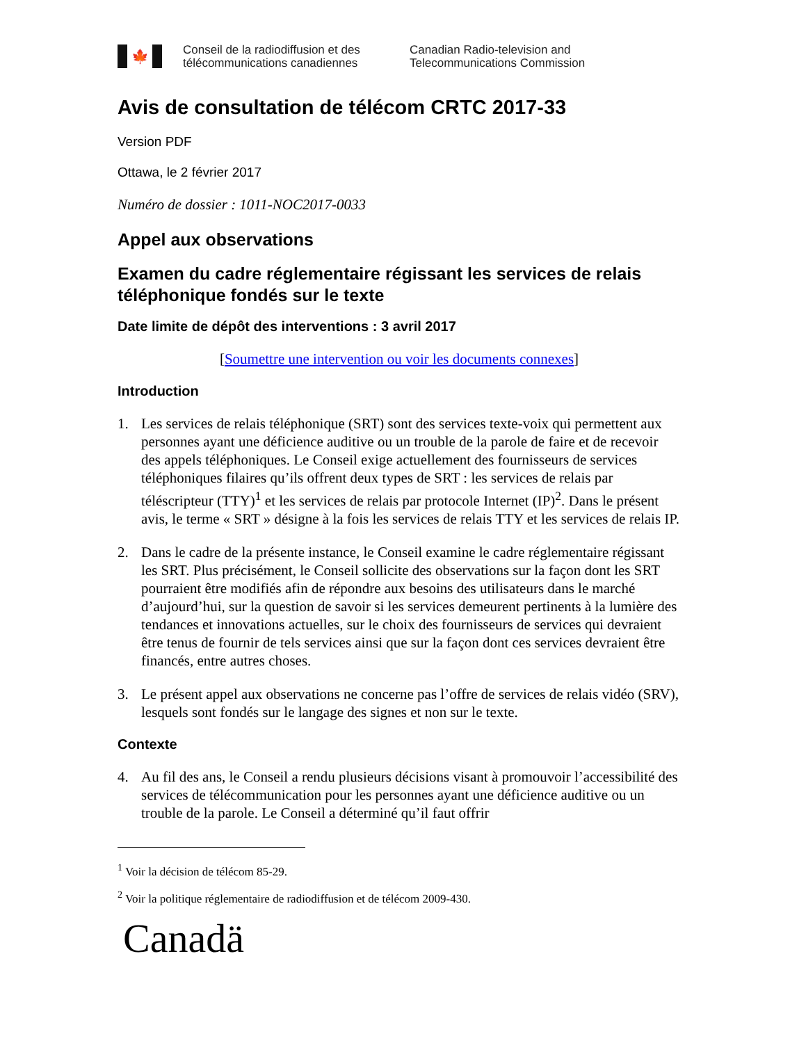🍁
Conseil de la radiodiffusion et des
télécommunications canadiennes
Canadian Radio-television and
Telecommunications Commission
Avis de consultation de télécom CRTC 2017-33
Version PDF
Ottawa, le 2 février 2017
Numéro de dossier : 1011-NOC2017-0033
Appel aux observations
Examen du cadre réglementaire régissant les services de relais téléphonique fondés sur le texte
Date limite de dépôt des interventions : 3 avril 2017
[Soumettre une intervention ou voir les documents connexes]
Introduction
1. Les services de relais téléphonique (SRT) sont des services texte-voix qui permettent aux personnes ayant une déficience auditive ou un trouble de la parole de faire et de recevoir des appels téléphoniques. Le Conseil exige actuellement des fournisseurs de services téléphoniques filaires qu’ils offrent deux types de SRT : les services de relais par téléscripteur (TTY)<sup>1</sup> et les services de relais par protocole Internet (IP)<sup>2</sup>. Dans le présent avis, le terme « SRT » désigne à la fois les services de relais TTY et les services de relais IP.
2. Dans le cadre de la présente instance, le Conseil examine le cadre réglementaire régissant les SRT. Plus précisément, le Conseil sollicite des observations sur la façon dont les SRT pourraient être modifiés afin de répondre aux besoins des utilisateurs dans le marché d’aujourd’hui, sur la question de savoir si les services demeurent pertinents à la lumière des tendances et innovations actuelles, sur le choix des fournisseurs de services qui devraient être tenus de fournir de tels services ainsi que sur la façon dont ces services devraient être financés, entre autres choses.
3. Le présent appel aux observations ne concerne pas l’offre de services de relais vidéo (SRV), lesquels sont fondés sur le langage des signes et non sur le texte.
Contexte
4. Au fil des ans, le Conseil a rendu plusieurs décisions visant à promouvoir l’accessibilité des services de télécommunication pour les personnes ayant une déficience auditive ou un trouble de la parole. Le Conseil a déterminé qu’il faut offrir
<sup>1</sup> Voir la décision de télécom 85-29.
<sup>2</sup> Voir la politique réglementaire de radiodiffusion et de télécom 2009-430.
Canadä